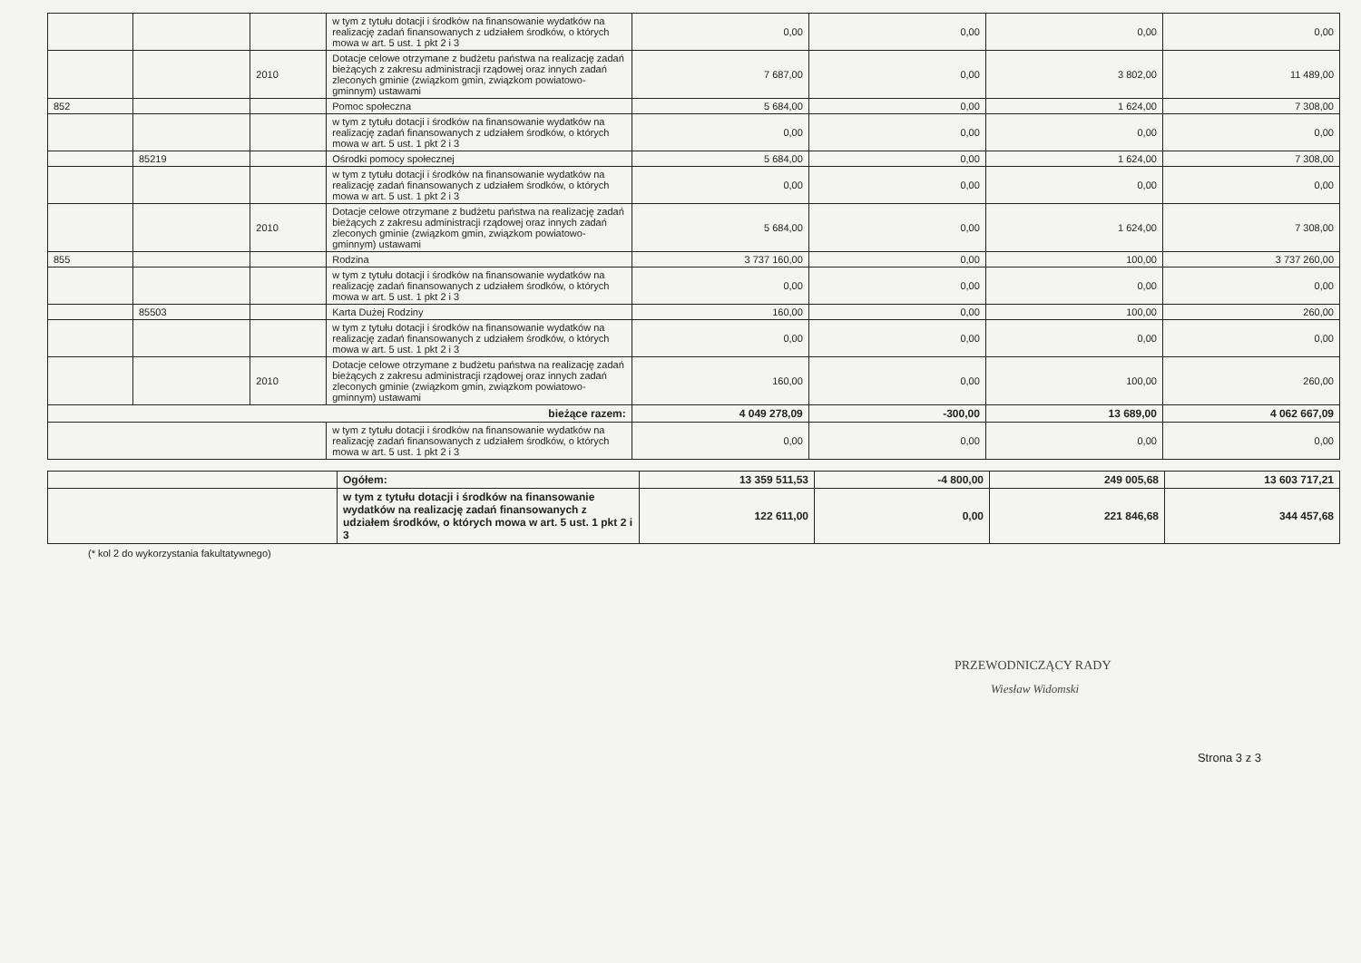| | | | w tym z tytułu dotacji i środków na finansowanie wydatków na realizację zadań finansowanych z udziałem środków, o których mowa w art. 5 ust. 1 pkt 2 i 3 | 0,00 | 0,00 | 0,00 | 0,00 |
| | | 2010 | Dotacje celowe otrzymane z budżetu państwa na realizację zadań bieżących z zakresu administracji rządowej oraz innych zadań zleconych gminie (związkom gmin, związkom powiatowo-gminnym) ustawami | 7 687,00 | 0,00 | 3 802,00 | 11 489,00 |
| 852 | | | Pomoc społeczna | 5 684,00 | 0,00 | 1 624,00 | 7 308,00 |
| | | | w tym z tytułu dotacji i środków na finansowanie wydatków na realizację zadań finansowanych z udziałem środków, o których mowa w art. 5 ust. 1 pkt 2 i 3 | 0,00 | 0,00 | 0,00 | 0,00 |
| | 85219 | | Ośrodki pomocy społecznej | 5 684,00 | 0,00 | 1 624,00 | 7 308,00 |
| | | | w tym z tytułu dotacji i środków na finansowanie wydatków na realizację zadań finansowanych z udziałem środków, o których mowa w art. 5 ust. 1 pkt 2 i 3 | 0,00 | 0,00 | 0,00 | 0,00 |
| | | 2010 | Dotacje celowe otrzymane z budżetu państwa na realizację zadań bieżących z zakresu administracji rządowej oraz innych zadań zleconych gminie (związkom gmin, związkom powiatowo-gminnym) ustawami | 5 684,00 | 0,00 | 1 624,00 | 7 308,00 |
| 855 | | | Rodzina | 3 737 160,00 | 0,00 | 100,00 | 3 737 260,00 |
| | | | w tym z tytułu dotacji i środków na finansowanie wydatków na realizację zadań finansowanych z udziałem środków, o których mowa w art. 5 ust. 1 pkt 2 i 3 | 0,00 | 0,00 | 0,00 | 0,00 |
| | 85503 | | Karta Dużej Rodziny | 160,00 | 0,00 | 100,00 | 260,00 |
| | | | w tym z tytułu dotacji i środków na finansowanie wydatków na realizację zadań finansowanych z udziałem środków, o których mowa w art. 5 ust. 1 pkt 2 i 3 | 0,00 | 0,00 | 0,00 | 0,00 |
| | | 2010 | Dotacje celowe otrzymane z budżetu państwa na realizację zadań bieżących z zakresu administracji rządowej oraz innych zadań zleconych gminie (związkom gmin, związkom powiatowo-gminnym) ustawami | 160,00 | 0,00 | 100,00 | 260,00 |
| bieżące razem: | | | | 4 049 278,09 | -300,00 | 13 689,00 | 4 062 667,09 |
| | | | w tym z tytułu dotacji i środków na finansowanie wydatków na realizację zadań finansowanych z udziałem środków, o których mowa w art. 5 ust. 1 pkt 2 i 3 | 0,00 | 0,00 | 0,00 | 0,00 |
| | Ogółem: | 13 359 511,53 | -4 800,00 | 249 005,68 | 13 603 717,21 |
| | w tym z tytułu dotacji i środków na finansowanie wydatków na realizację zadań finansowanych z udziałem środków, o których mowa w art. 5 ust. 1 pkt 2 i 3 | 122 611,00 | 0,00 | 221 846,68 | 344 457,68 |
(* kol 2 do wykorzystania fakultatywnego)
PRZEWODNICZĄCY RADY
Wiesław Widomski
Strona 3 z 3